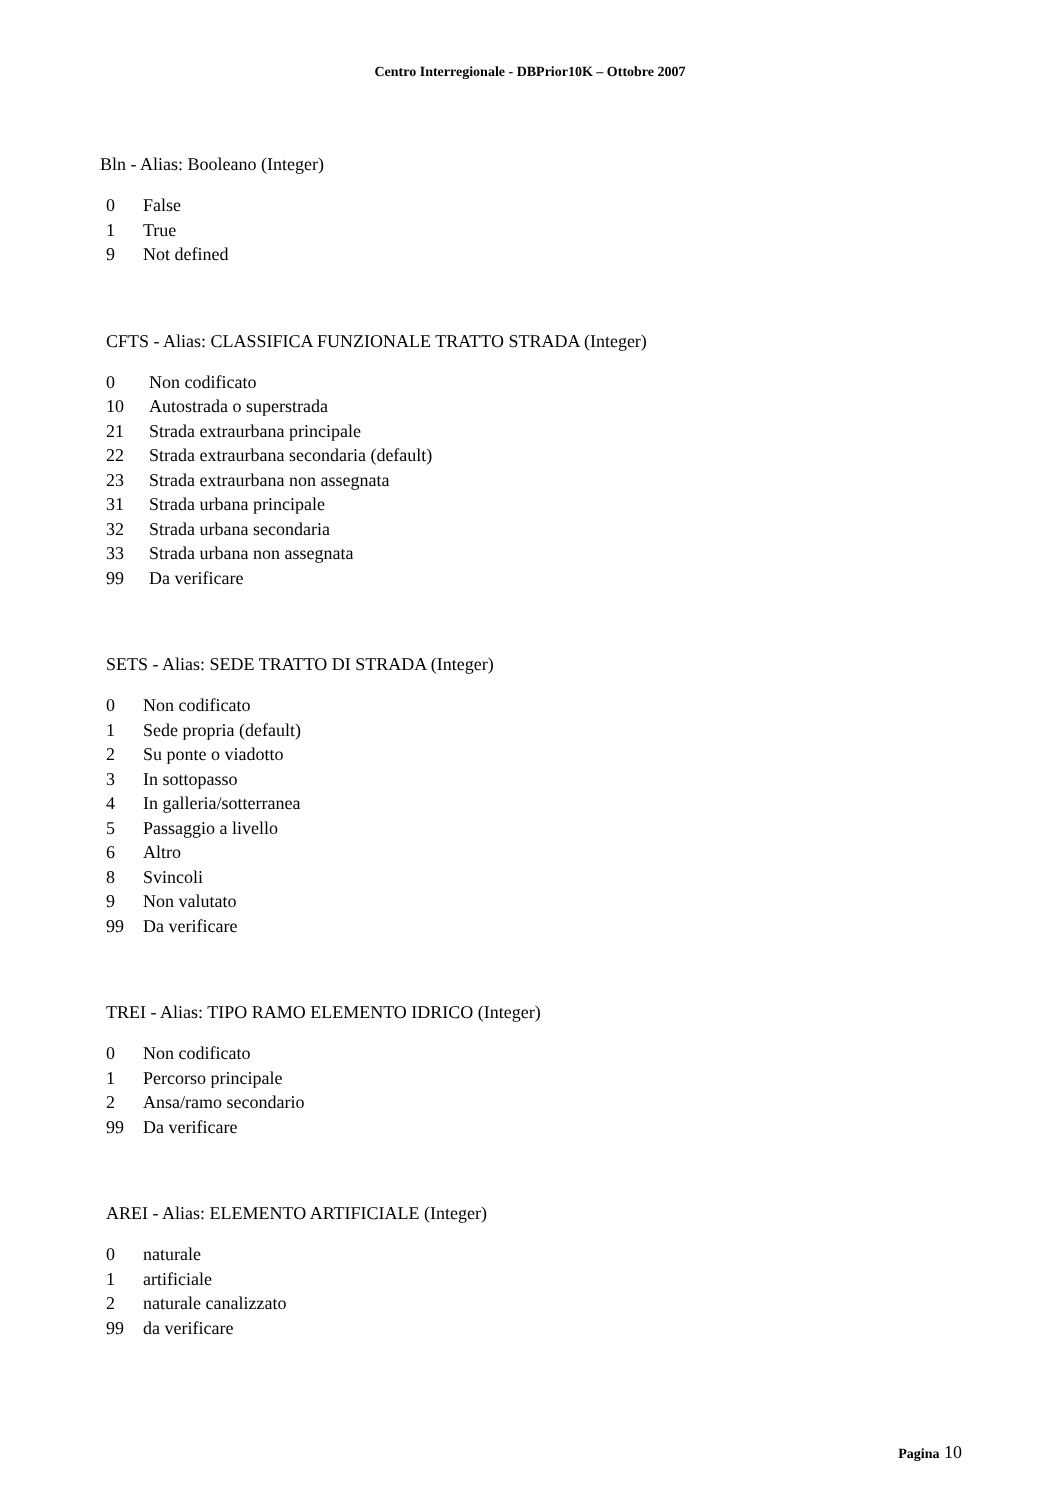Centro Interregionale - DBPrior10K – Ottobre 2007
Bln - Alias: Booleano (Integer)
| 0 | False |
| 1 | True |
| 9 | Not defined |
CFTS - Alias: CLASSIFICA FUNZIONALE TRATTO STRADA (Integer)
| 0 | Non codificato |
| 10 | Autostrada o superstrada |
| 21 | Strada extraurbana principale |
| 22 | Strada extraurbana secondaria (default) |
| 23 | Strada extraurbana non assegnata |
| 31 | Strada urbana principale |
| 32 | Strada urbana secondaria |
| 33 | Strada urbana non assegnata |
| 99 | Da verificare |
SETS - Alias: SEDE TRATTO DI STRADA (Integer)
| 0 | Non codificato |
| 1 | Sede propria (default) |
| 2 | Su ponte o viadotto |
| 3 | In sottopasso |
| 4 | In galleria/sotterranea |
| 5 | Passaggio a livello |
| 6 | Altro |
| 8 | Svincoli |
| 9 | Non valutato |
| 99 | Da verificare |
TREI - Alias: TIPO RAMO ELEMENTO IDRICO (Integer)
| 0 | Non codificato |
| 1 | Percorso principale |
| 2 | Ansa/ramo secondario |
| 99 | Da verificare |
AREI - Alias: ELEMENTO ARTIFICIALE (Integer)
| 0 | naturale |
| 1 | artificiale |
| 2 | naturale canalizzato |
| 99 | da verificare |
Pagina 10